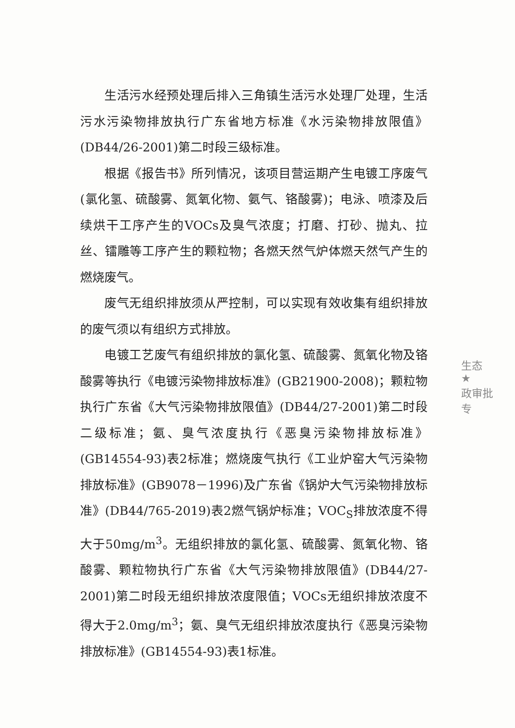生活污水经预处理后排入三角镇生活污水处理厂处理，生活污水污染物排放执行广东省地方标准《水污染物排放限值》(DB44/26-2001)第二时段三级标准。
根据《报告书》所列情况，该项目营运期产生电镀工序废气(氯化氢、硫酸雾、氮氧化物、氨气、铬酸雾)；电泳、喷漆及后续烘干工序产生的VOCs及臭气浓度；打磨、打砂、抛丸、拉丝、镭雕等工序产生的颗粒物；各燃天然气炉体燃天然气产生的燃烧废气。
废气无组织排放须从严控制，可以实现有效收集有组织排放的废气须以有组织方式排放。
电镀工艺废气有组织排放的氯化氢、硫酸雾、氮氧化物及铬酸雾等执行《电镀污染物排放标准》(GB21900-2008)；颗粒物执行广东省《大气污染物排放限值》(DB44/27-2001)第二时段二级标准；氨、臭气浓度执行《恶臭污染物排放标准》(GB14554-93)表2标准；燃烧废气执行《工业炉窑大气污染物排放标准》(GB9078－1996)及广东省《锅炉大气污染物排放标准》(DB44/765-2019)表2燃气锅炉标准；VOC<sub>S</sub>排放浓度不得大于50mg/m<sup>3</sup>。无组织排放的氯化氢、硫酸雾、氮氧化物、铬酸雾、颗粒物执行广东省《大气污染物排放限值》(DB44/27-2001)第二时段无组织排放浓度限值；VOCs无组织排放浓度不得大于2.0mg/m<sup>3</sup>；氨、臭气无组织排放浓度执行《恶臭污染物排放标准》(GB14554-93)表1标准。
生态
★
政审批专